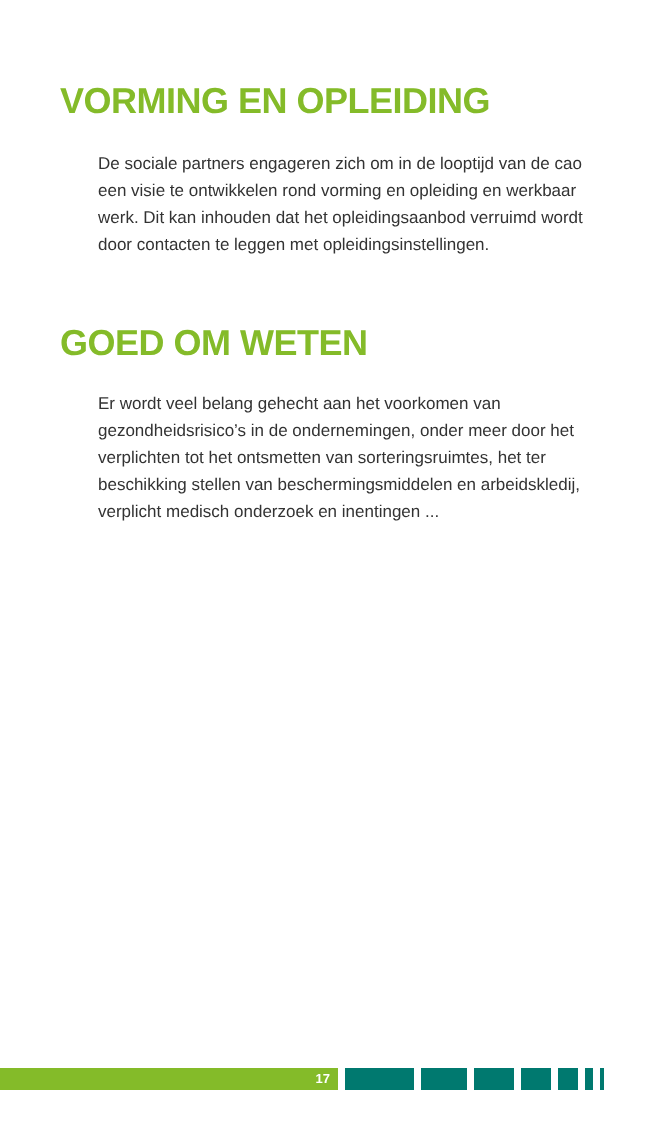VORMING EN OPLEIDING
De sociale partners engageren zich om in de looptijd van de cao een visie te ontwikkelen rond vorming en opleiding en werkbaar werk. Dit kan inhouden dat het opleidingsaanbod verruimd wordt door contacten te leggen met opleidingsinstellingen.
GOED OM WETEN
Er wordt veel belang gehecht aan het voorkomen van gezondheidsrisico’s in de ondernemingen, onder meer door het verplichten tot het ontsmetten van sorteringsruimtes, het ter beschikking stellen van beschermingsmiddelen en arbeidskledij, verplicht medisch onderzoek en inentingen ...
17